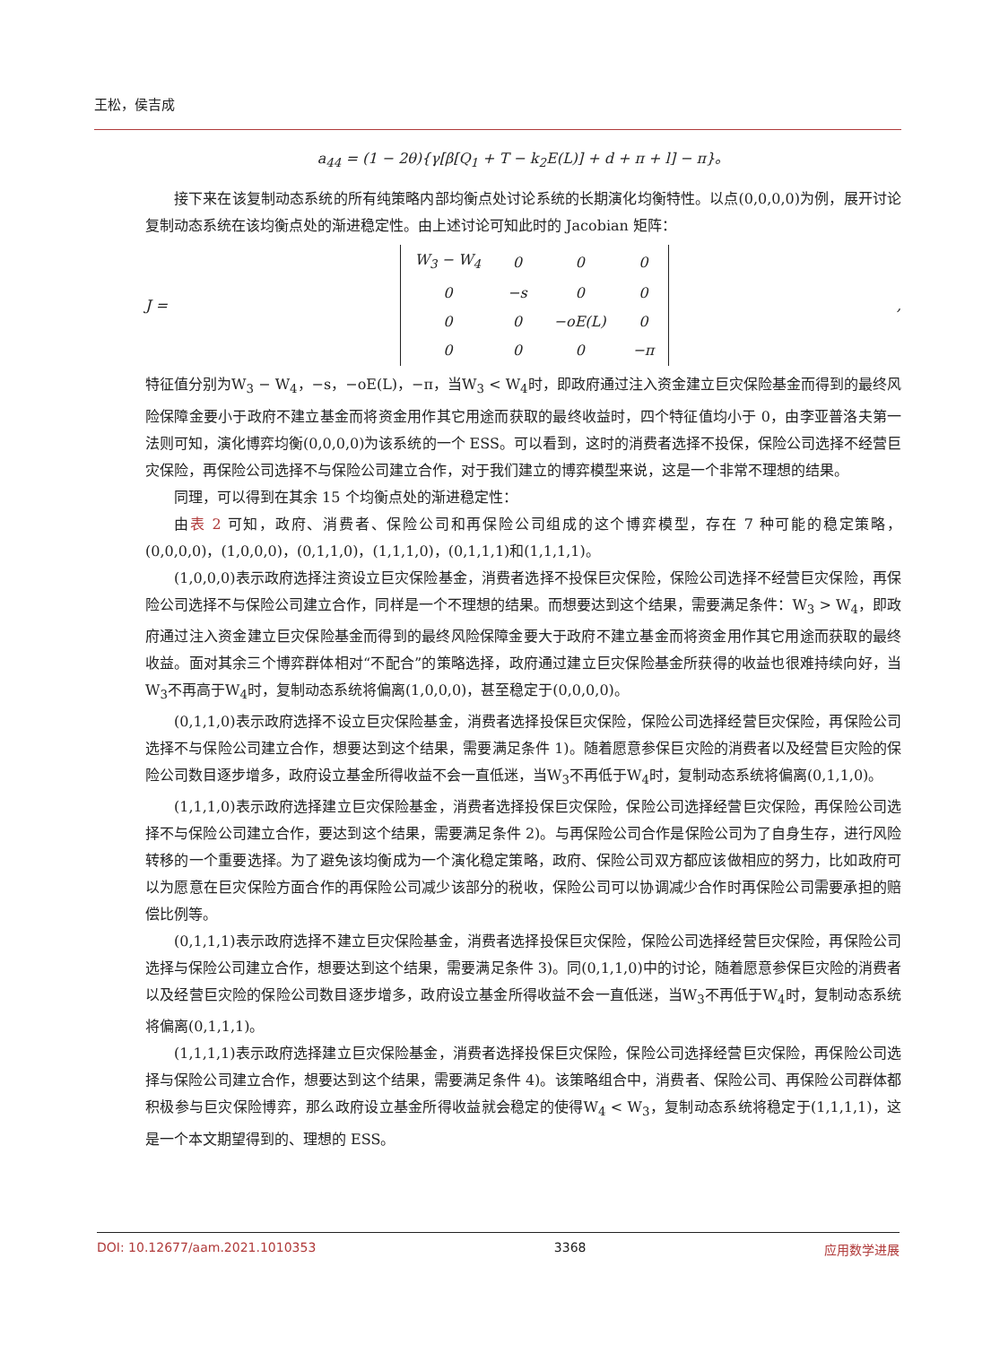王松，侯吉成
a<sub>44</sub> = (1 − 2θ){γ[β[Q<sub>1</sub> + T − k<sub>2</sub>E(L)] + d + π + l] − π}。
接下来在该复制动态系统的所有纯策略内部均衡点处讨论系统的长期演化均衡特性。以点(0,0,0,0)为例，展开讨论复制动态系统在该均衡点处的渐进稳定性。由上述讨论可知此时的 Jacobian 矩阵：
J =
| W<sub>3</sub> − W<sub>4</sub> | 0 | 0 | 0 |
| 0 | −s | 0 | 0 |
| 0 | 0 | −oE(L) | 0 |
| 0 | 0 | 0 | −π |
,
特征值分别为W<sub>3</sub> − W<sub>4</sub>，−s，−oE(L)，−π，当W<sub>3</sub> < W<sub>4</sub>时，即政府通过注入资金建立巨灾保险基金而得到的最终风险保障金要小于政府不建立基金而将资金用作其它用途而获取的最终收益时，四个特征值均小于 0，由李亚普洛夫第一法则可知，演化博弈均衡(0,0,0,0)为该系统的一个 ESS。可以看到，这时的消费者选择不投保，保险公司选择不经营巨灾保险，再保险公司选择不与保险公司建立合作，对于我们建立的博弈模型来说，这是一个非常不理想的结果。
同理，可以得到在其余 15 个均衡点处的渐进稳定性：
由表 2 可知，政府、消费者、保险公司和再保险公司组成的这个博弈模型，存在 7 种可能的稳定策略，(0,0,0,0)，(1,0,0,0)，(0,1,1,0)，(1,1,1,0)，(0,1,1,1)和(1,1,1,1)。
(1,0,0,0)表示政府选择注资设立巨灾保险基金，消费者选择不投保巨灾保险，保险公司选择不经营巨灾保险，再保险公司选择不与保险公司建立合作，同样是一个不理想的结果。而想要达到这个结果，需要满足条件：W<sub>3</sub> > W<sub>4</sub>，即政府通过注入资金建立巨灾保险基金而得到的最终风险保障金要大于政府不建立基金而将资金用作其它用途而获取的最终收益。面对其余三个博弈群体相对“不配合”的策略选择，政府通过建立巨灾保险基金所获得的收益也很难持续向好，当W<sub>3</sub>不再高于W<sub>4</sub>时，复制动态系统将偏离(1,0,0,0)，甚至稳定于(0,0,0,0)。
(0,1,1,0)表示政府选择不设立巨灾保险基金，消费者选择投保巨灾保险，保险公司选择经营巨灾保险，再保险公司选择不与保险公司建立合作，想要达到这个结果，需要满足条件 1)。随着愿意参保巨灾险的消费者以及经营巨灾险的保险公司数目逐步增多，政府设立基金所得收益不会一直低迷，当W<sub>3</sub>不再低于W<sub>4</sub>时，复制动态系统将偏离(0,1,1,0)。
(1,1,1,0)表示政府选择建立巨灾保险基金，消费者选择投保巨灾保险，保险公司选择经营巨灾保险，再保险公司选择不与保险公司建立合作，要达到这个结果，需要满足条件 2)。与再保险公司合作是保险公司为了自身生存，进行风险转移的一个重要选择。为了避免该均衡成为一个演化稳定策略，政府、保险公司双方都应该做相应的努力，比如政府可以为愿意在巨灾保险方面合作的再保险公司减少该部分的税收，保险公司可以协调减少合作时再保险公司需要承担的赔偿比例等。
(0,1,1,1)表示政府选择不建立巨灾保险基金，消费者选择投保巨灾保险，保险公司选择经营巨灾保险，再保险公司选择与保险公司建立合作，想要达到这个结果，需要满足条件 3)。同(0,1,1,0)中的讨论，随着愿意参保巨灾险的消费者以及经营巨灾险的保险公司数目逐步增多，政府设立基金所得收益不会一直低迷，当W<sub>3</sub>不再低于W<sub>4</sub>时，复制动态系统将偏离(0,1,1,1)。
(1,1,1,1)表示政府选择建立巨灾保险基金，消费者选择投保巨灾保险，保险公司选择经营巨灾保险，再保险公司选择与保险公司建立合作，想要达到这个结果，需要满足条件 4)。该策略组合中，消费者、保险公司、再保险公司群体都积极参与巨灾保险博弈，那么政府设立基金所得收益就会稳定的使得W<sub>4</sub> < W<sub>3</sub>，复制动态系统将稳定于(1,1,1,1)，这是一个本文期望得到的、理想的 ESS。
DOI: 10.12677/aam.2021.1010353 3368 应用数学进展